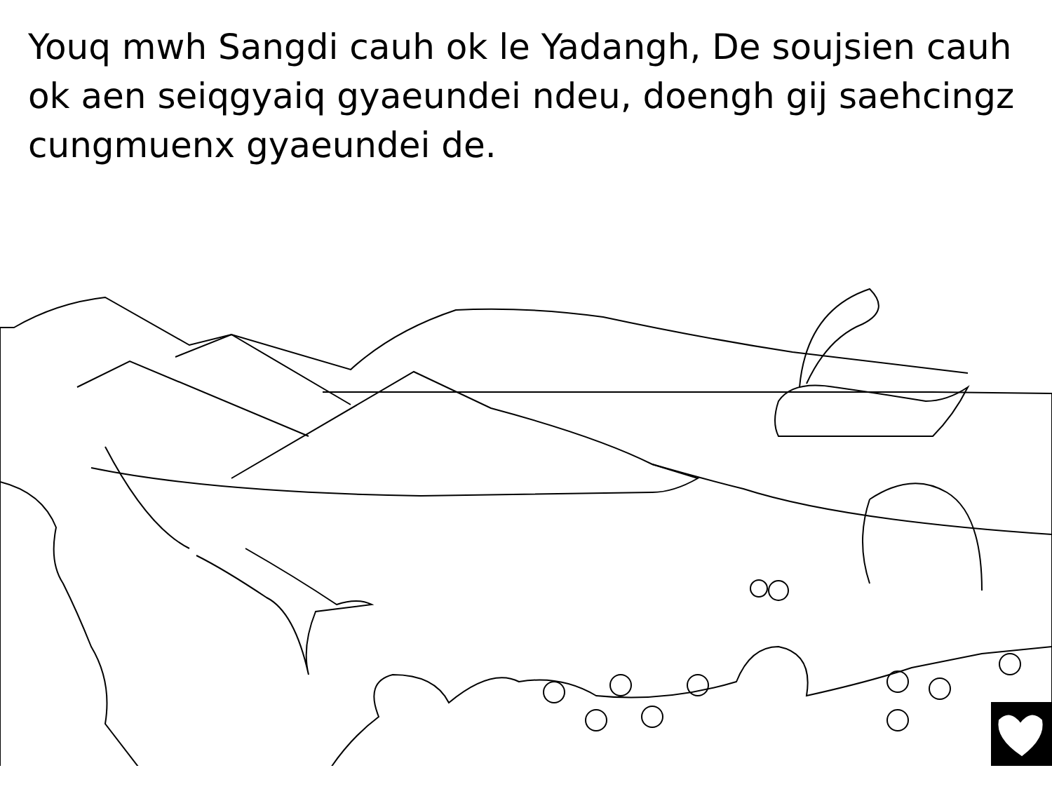Youq mwh Sangdi cauh ok le Yadangh, De soujsien cauh ok aen seiqgyaiq gyaeundei ndeu, doengh gij saehcingz cungmuenx gyaeundei de.